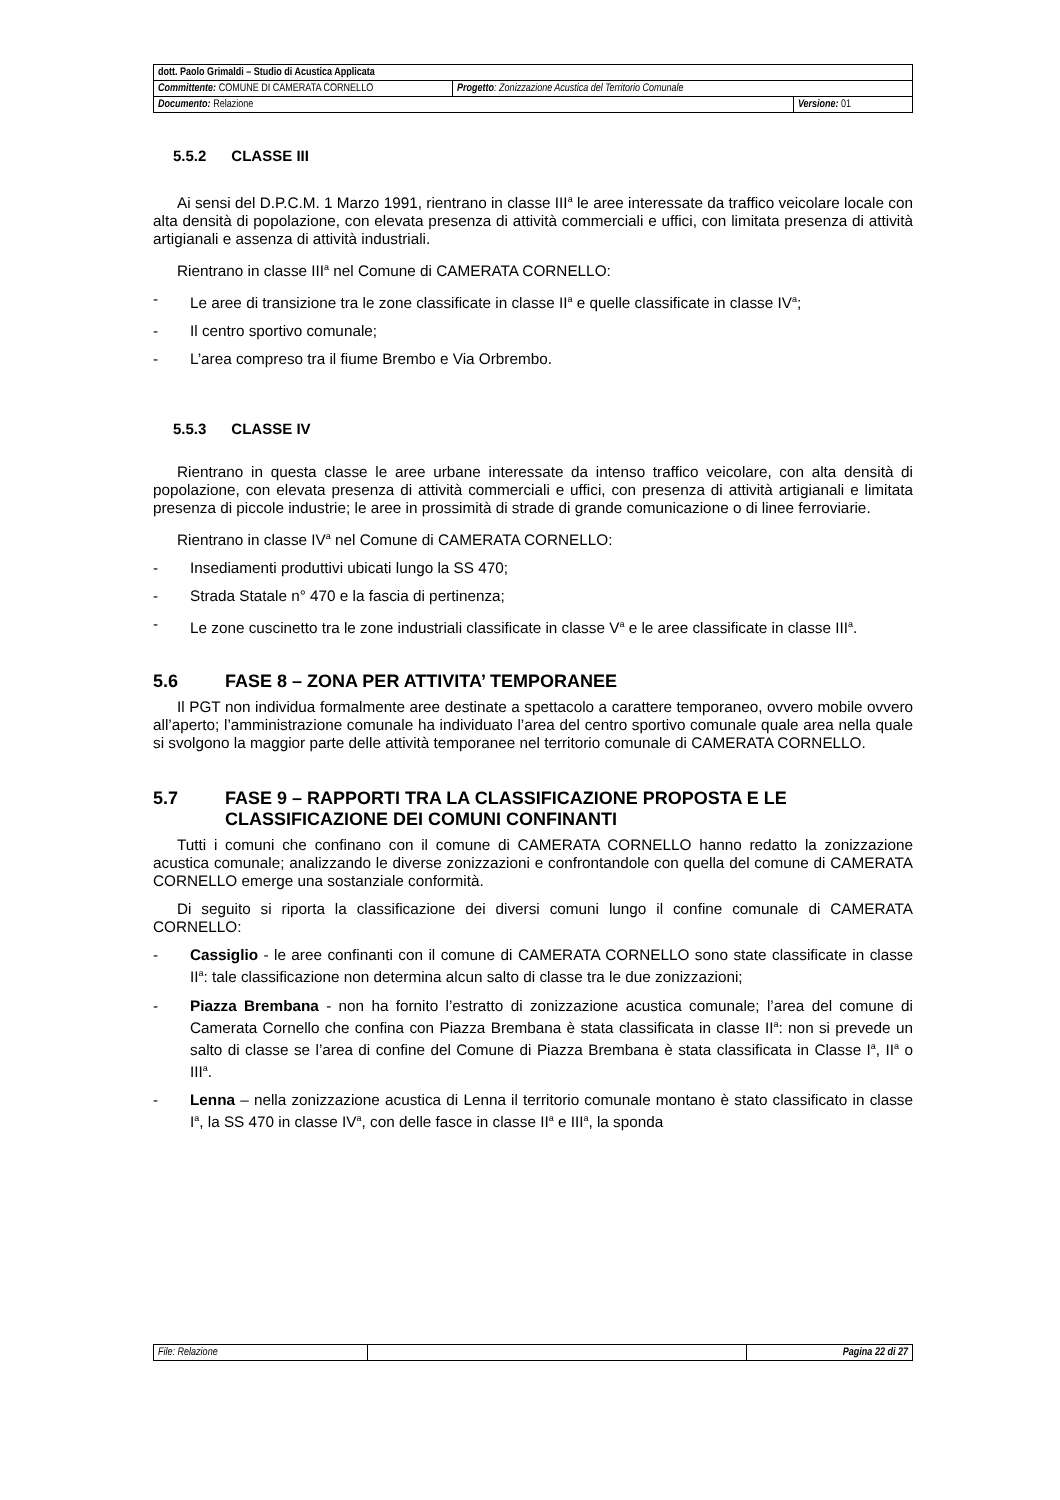| dott. Paolo Grimaldi – Studio di Acustica Applicata | | |
| Committente: COMUNE DI CAMERATA CORNELLO | Progetto : Zonizzazione Acustica del Territorio Comunale | |
| Documento: Relazione | | Versione: 01 |
5.5.2 CLASSE III
Ai sensi del D.P.C.M. 1 Marzo 1991, rientrano in classe III<sup>a</sup> le aree interessate da traffico veicolare locale con alta densità di popolazione, con elevata presenza di attività commerciali e uffici, con limitata presenza di attività artigianali e assenza di attività industriali.
Rientrano in classe III<sup>a</sup> nel Comune di CAMERATA CORNELLO:
- Le aree di transizione tra le zone classificate in classe II<sup>a</sup> e quelle classificate in classe IV<sup>a</sup>;
- Il centro sportivo comunale;
- L’area compreso tra il fiume Brembo e Via Orbrembo.
5.5.3 CLASSE IV
Rientrano in questa classe le aree urbane interessate da intenso traffico veicolare, con alta densità di popolazione, con elevata presenza di attività commerciali e uffici, con presenza di attività artigianali e limitata presenza di piccole industrie; le aree in prossimità di strade di grande comunicazione o di linee ferroviarie.
Rientrano in classe IV<sup>a</sup> nel Comune di CAMERATA CORNELLO:
- Insediamenti produttivi ubicati lungo la SS 470;
- Strada Statale n° 470 e la fascia di pertinenza;
- Le zone cuscinetto tra le zone industriali classificate in classe V<sup>a</sup> e le aree classificate in classe III<sup>a</sup>.
5.6 FASE 8 – ZONA PER ATTIVITA’ TEMPORANEE
Il PGT non individua formalmente aree destinate a spettacolo a carattere temporaneo, ovvero mobile ovvero all’aperto; l’amministrazione comunale ha individuato l’area del centro sportivo comunale quale area nella quale si svolgono la maggior parte delle attività temporanee nel territorio comunale di CAMERATA CORNELLO.
5.7 FASE 9 – RAPPORTI TRA LA CLASSIFICAZIONE PROPOSTA E LE CLASSIFICAZIONE DEI COMUNI CONFINANTI
Tutti i comuni che confinano con il comune di CAMERATA CORNELLO hanno redatto la zonizzazione acustica comunale; analizzando le diverse zonizzazioni e confrontandole con quella del comune di CAMERATA CORNELLO emerge una sostanziale conformità.
Di seguito si riporta la classificazione dei diversi comuni lungo il confine comunale di CAMERATA CORNELLO:
- Cassiglio - le aree confinanti con il comune di CAMERATA CORNELLO sono state classificate in classe II<sup>a</sup>: tale classificazione non determina alcun salto di classe tra le due zonizzazioni;
- Piazza Brembana - non ha fornito l’estratto di zonizzazione acustica comunale; l’area del comune di Camerata Cornello che confina con Piazza Brembana è stata classificata in classe II<sup>a</sup>: non si prevede un salto di classe se l’area di confine del Comune di Piazza Brembana è stata classificata in Classe I<sup>a</sup>, II<sup>a</sup> o III<sup>a</sup>.
- Lenna – nella zonizzazione acustica di Lenna il territorio comunale montano è stato classificato in classe I<sup>a</sup>, la SS 470 in classe IV<sup>a</sup>, con delle fasce in classe II<sup>a</sup> e III<sup>a</sup>, la sponda
| File: Relazione | | Pagina 22 di 27 |